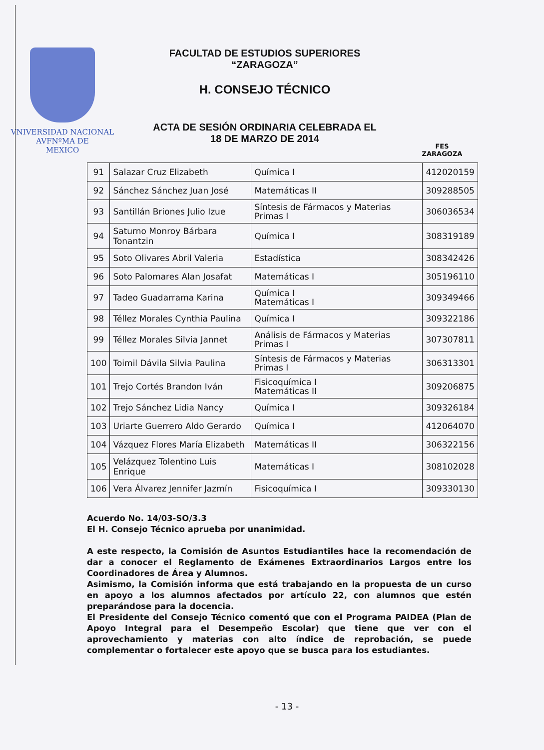VNIVERSIDAD NACIONAL
AVFNºMA DE
MEXICO
FACULTAD DE ESTUDIOS SUPERIORES
“ZARAGOZA”
H. CONSEJO TÉCNICO
ACTA DE SESIÓN ORDINARIA CELEBRADA EL
18 DE MARZO DE 2014
FES
ZARAGOZA
| 91 | Salazar Cruz Elizabeth | Química I | 412020159 |
| 92 | Sánchez Sánchez Juan José | Matemáticas II | 309288505 |
| 93 | Santillán Briones Julio Izue | Síntesis de Fármacos y Materias Primas I | 306036534 |
| 94 | Saturno Monroy Bárbara Tonantzin | Química I | 308319189 |
| 95 | Soto Olivares Abril Valeria | Estadística | 308342426 |
| 96 | Soto Palomares Alan Josafat | Matemáticas I | 305196110 |
| 97 | Tadeo Guadarrama Karina | Química I Matemáticas I | 309349466 |
| 98 | Téllez Morales Cynthia Paulina | Química I | 309322186 |
| 99 | Téllez Morales Silvia Jannet | Análisis de Fármacos y Materias Primas I | 307307811 |
| 100 | Toimil Dávila Silvia Paulina | Síntesis de Fármacos y Materias Primas I | 306313301 |
| 101 | Trejo Cortés Brandon Iván | Fisicoquímica I Matemáticas II | 309206875 |
| 102 | Trejo Sánchez Lidia Nancy | Química I | 309326184 |
| 103 | Uriarte Guerrero Aldo Gerardo | Química I | 412064070 |
| 104 | Vázquez Flores María Elizabeth | Matemáticas II | 306322156 |
| 105 | Velázquez Tolentino Luis Enrique | Matemáticas I | 308102028 |
| 106 | Vera Álvarez Jennifer Jazmín | Fisicoquímica I | 309330130 |
Acuerdo No. 14/03-SO/3.3
El H. Consejo Técnico aprueba por unanimidad.
A este respecto, la Comisión de Asuntos Estudiantiles hace la recomendación de dar a conocer el Reglamento de Exámenes Extraordinarios Largos entre los Coordinadores de Área y Alumnos.
Asimismo, la Comisión informa que está trabajando en la propuesta de un curso en apoyo a los alumnos afectados por artículo 22, con alumnos que estén preparándose para la docencia.
El Presidente del Consejo Técnico comentó que con el Programa PAIDEA (Plan de Apoyo Integral para el Desempeño Escolar) que tiene que ver con el aprovechamiento y materias con alto índice de reprobación, se puede complementar o fortalecer este apoyo que se busca para los estudiantes.
- 13 -